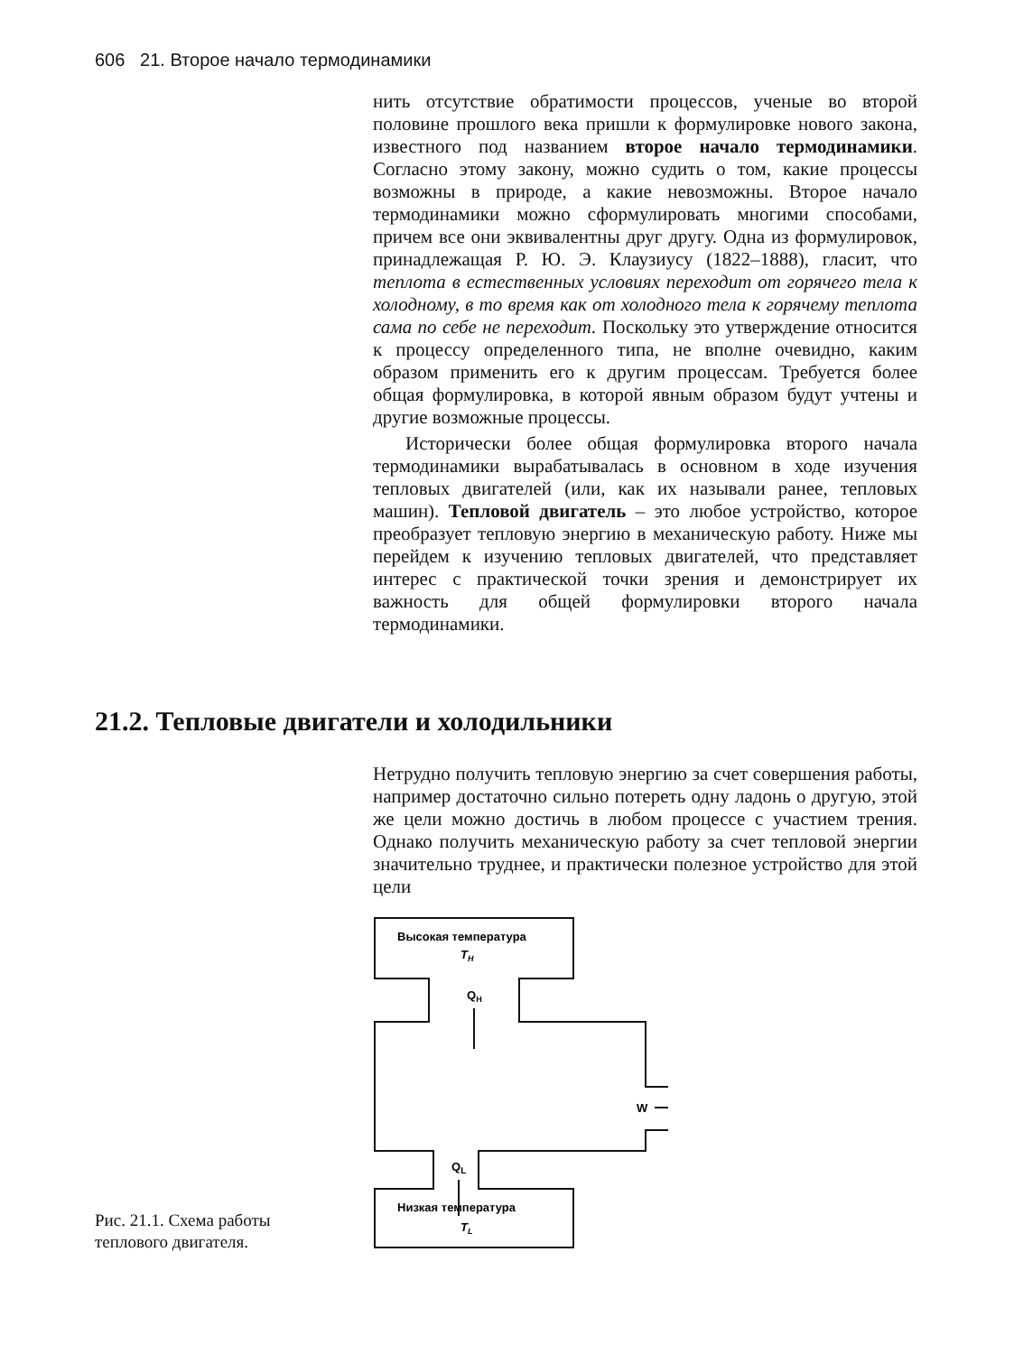606 21. Второе начало термодинамики
нить отсутствие обратимости процессов, ученые во второй половине прошлого века пришли к формулировке нового закона, известного под названием второе начало термодинамики. Согласно этому закону, можно судить о том, какие процессы возможны в природе, а какие невозможны. Второе начало термодинамики можно сформулировать многими способами, причем все они эквивалентны друг другу. Одна из формулировок, принадлежащая Р. Ю. Э. Клаузиусу (1822–1888), гласит, что теплота в естественных условиях переходит от горячего тела к холодному, в то время как от холодного тела к горячему теплота сама по себе не переходит. Поскольку это утверждение относится к процессу определенного типа, не вполне очевидно, каким образом применить его к другим процессам. Требуется более общая формулировка, в которой явным образом будут учтены и другие возможные процессы.
Исторически более общая формулировка второго начала термодинамики вырабатывалась в основном в ходе изучения тепловых двигателей (или, как их называли ранее, тепловых машин). Тепловой двигатель – это любое устройство, которое преобразует тепловую энергию в механическую работу. Ниже мы перейдем к изучению тепловых двигателей, что представляет интерес с практической точки зрения и демонстрирует их важность для общей формулировки второго начала термодинамики.
21.2. Тепловые двигатели и холодильники
Нетрудно получить тепловую энергию за счет совершения работы, например достаточно сильно потереть одну ладонь о другую, этой же цели можно достичь в любом процессе с участием трения. Однако получить механическую работу за счет тепловой энергии значительно труднее, и практически полезное устройство для этой цели
Высокая температура
TH
QH
QL
W
Низкая температура
TL
Рис. 21.1. Схема работы теплового двигателя.